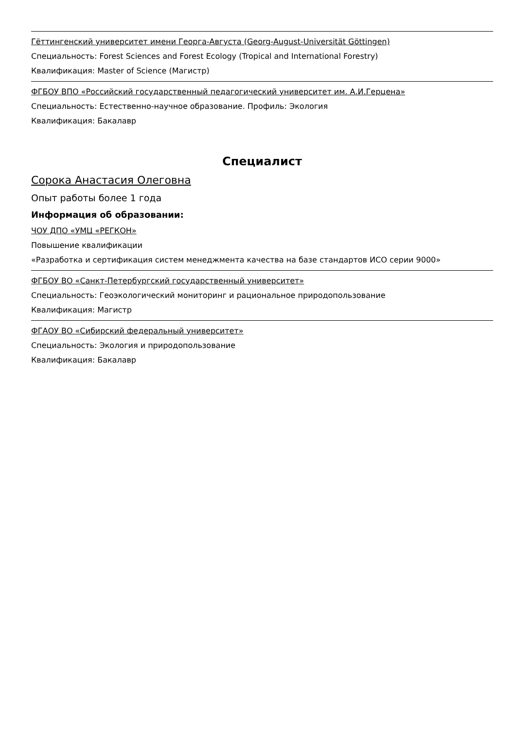Гёттингенский университет имени Георга-Августа (Georg-August-Universität Göttingen)
Специальность: Forest Sciences and Forest Ecology (Tropical and International Forestry)
Квалификация: Master of Science (Магистр)
ФГБОУ ВПО «Российский государственный педагогический университет им. А.И.Герцена»
Специальность: Естественно-научное образование. Профиль: Экология
Квалификация: Бакалавр
Специалист
Сорока Анастасия Олеговна
Опыт работы более 1 года
Информация об образовании:
ЧОУ ДПО «УМЦ «РЕГКОН»
Повышение квалификации
«Разработка и сертификация систем менеджмента качества на базе стандартов ИСО серии 9000»
ФГБОУ ВО «Санкт-Петербургский государственный университет»
Специальность: Геоэкологический мониторинг и рациональное природопользование
Квалификация: Магистр
ФГАОУ ВО «Сибирский федеральный университет»
Специальность: Экология и природопользование
Квалификация: Бакалавр